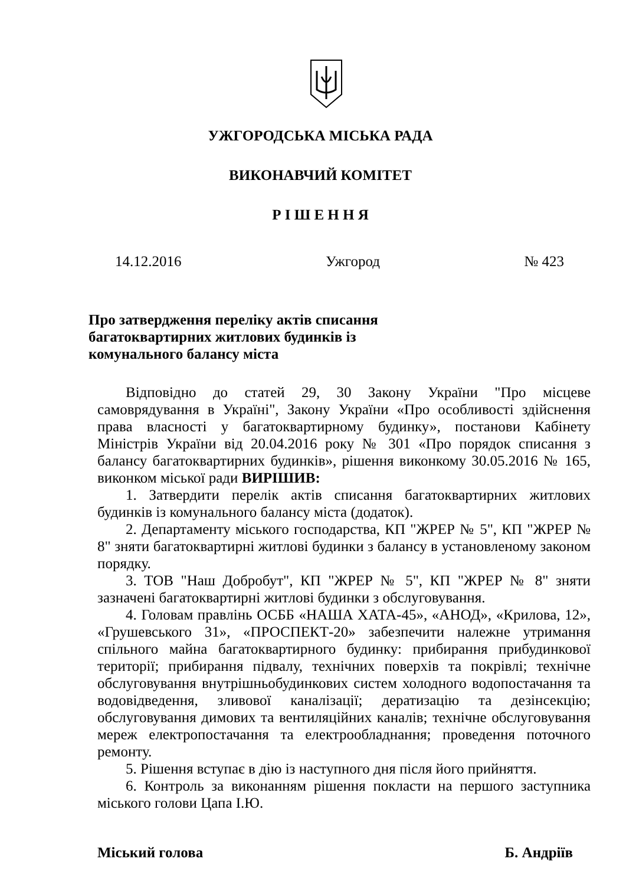УЖГОРОДСЬКА МІСЬКА РАДА
ВИКОНАВЧИЙ КОМІТЕТ
Р І Ш Е Н Н Я
14.12.2016 Ужгород № 423
Про затвердження переліку актів списання
багатоквартирних житлових будинків із
комунального балансу міста
Відповідно до статей 29, 30 Закону України "Про місцеве самоврядування в Україні", Закону України «Про особливості здійснення права власності у багатоквартирному будинку», постанови Кабінету Міністрів України від 20.04.2016 року № 301 «Про порядок списання з балансу багатоквартирних будинків», рішення виконкому 30.05.2016 № 165, виконком міської ради ВИРІШИВ:
1. Затвердити перелік актів списання багатоквартирних житлових будинків із комунального балансу міста (додаток).
2. Департаменту міського господарства, КП "ЖРЕР № 5", КП "ЖРЕР № 8" зняти багатоквартирні житлові будинки з балансу в установленому законом порядку.
3. ТОВ "Наш Добробут", КП "ЖРЕР № 5", КП "ЖРЕР № 8" зняти зазначені багатоквартирні житлові будинки з обслуговування.
4. Головам правлінь ОСББ «НАША ХАТА-45», «АНОД», «Крилова, 12», «Грушевського 31», «ПРОСПЕКТ-20» забезпечити належне утримання спільного майна багатоквартирного будинку: прибирання прибудинкової території; прибирання підвалу, технічних поверхів та покрівлі; технічне обслуговування внутрішньобудинкових систем холодного водопостачання та водовідведення, зливової каналізації; дератизацію та дезінсекцію; обслуговування димових та вентиляційних каналів; технічне обслуговування мереж електропостачання та електрообладнання; проведення поточного ремонту.
5. Рішення вступає в дію із наступного дня після його прийняття.
6. Контроль за виконанням рішення покласти на першого заступника міського голови Цапа І.Ю.
Міський голова Б. Андріїв